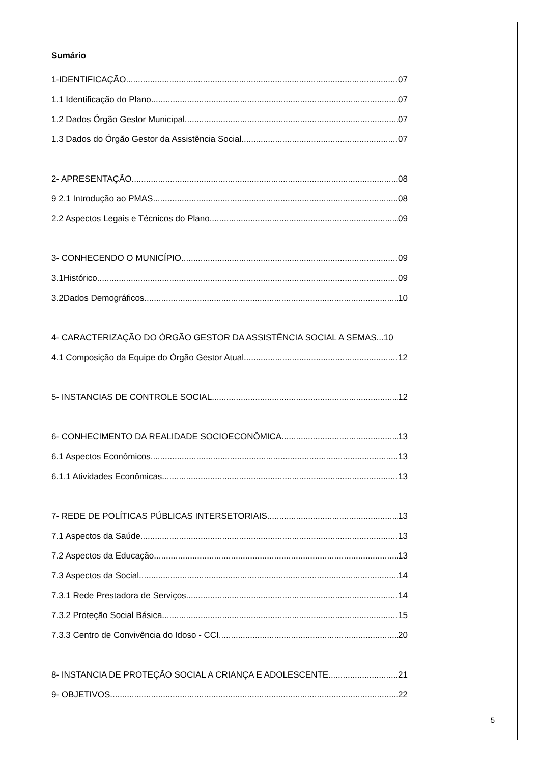Sumário
1-IDENTIFICAÇÃO 07
1.1 Identificação do Plano 07
1.2 Dados Órgão Gestor Municipal 07
1.3 Dados do Órgão Gestor da Assistência Social 07
2- APRESENTAÇÃO 08
9 2.1 Introdução ao PMAS 08
2.2 Aspectos Legais e Técnicos do Plano 09
3- CONHECENDO O MUNICÍPIO 09
3.1Histórico 09
3.2Dados Demográficos 10
4- CARACTERIZAÇÃO DO ÓRGÃO GESTOR DA ASSISTÊNCIA SOCIAL A SEMAS... 10
4.1 Composição da Equipe do Órgão Gestor Atual 12
5- INSTANCIAS DE CONTROLE SOCIAL 12
6- CONHECIMENTO DA REALIDADE SOCIOECONÔMICA 13
6.1 Aspectos Econômicos 13
6.1.1 Atividades Econômicas 13
7- REDE DE POLÍTICAS PÚBLICAS INTERSETORIAIS 13
7.1 Aspectos da Saúde 13
7.2 Aspectos da Educação 13
7.3 Aspectos da Social 14
7.3.1 Rede Prestadora de Serviços 14
7.3.2 Proteção Social Básica 15
7.3.3 Centro de Convivência do Idoso - CCI 20
8- INSTANCIA DE PROTEÇÃO SOCIAL A CRIANÇA E ADOLESCENTE 21
9- OBJETIVOS 22
5